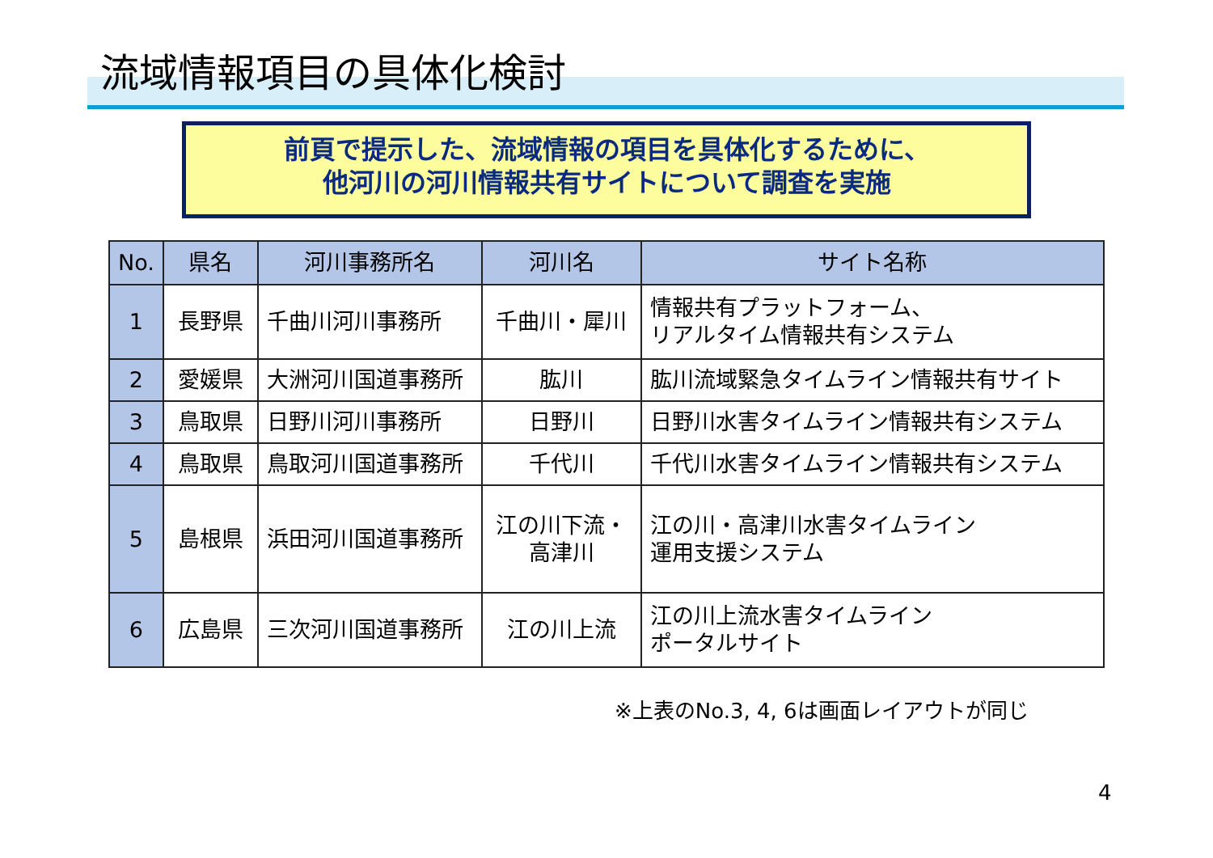流域情報項目の具体化検討
前頁で提示した、流域情報の項目を具体化するために、
他河川の河川情報共有サイトについて調査を実施
| No. | 県名 | 河川事務所名 | 河川名 | サイト名称 |
| --- | --- | --- | --- | --- |
| 1 | 長野県 | 千曲川河川事務所 | 千曲川・犀川 | 情報共有プラットフォーム、 リアルタイム情報共有システム |
| 2 | 愛媛県 | 大洲河川国道事務所 | 肱川 | 肱川流域緊急タイムライン情報共有サイト |
| 3 | 鳥取県 | 日野川河川事務所 | 日野川 | 日野川水害タイムライン情報共有システム |
| 4 | 鳥取県 | 鳥取河川国道事務所 | 千代川 | 千代川水害タイムライン情報共有システム |
| 5 | 島根県 | 浜田河川国道事務所 | 江の川下流・ 高津川 | 江の川・高津川水害タイムライン 運用支援システム |
| 6 | 広島県 | 三次河川国道事務所 | 江の川上流 | 江の川上流水害タイムライン ポータルサイト |
※上表のNo.3, 4, 6は画面レイアウトが同じ
4